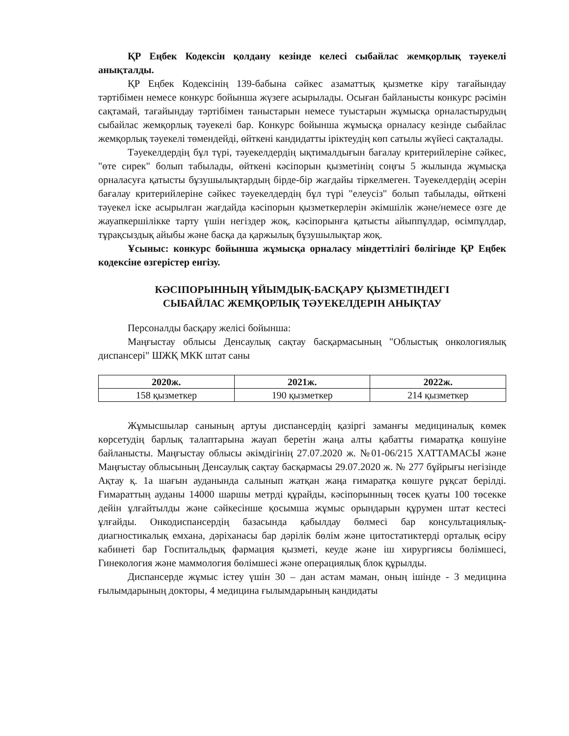ҚР Еңбек Кодексін қолдану кезінде келесі сыбайлас жемқорлық тәуекелі анықталды.
ҚР Еңбек Кодексінің 139-бабына сәйкес азаматтық қызметке кіру тағайындау тәртібімен немесе конкурс бойынша жүзеге асырылады. Осыған байланысты конкурс рәсімін сақтамай, тағайындау тәртібімен таныстарын немесе туыстарын жұмысқа орналастырудың сыбайлас жемқорлық тәуекелі бар. Конкурс бойынша жұмысқа орналасу кезінде сыбайлас жемқорлық тәуекелі төмендейді, өйткені кандидатты іріктеудің көп сатылы жүйесі сақталады.
Тәуекелдердің бұл түрі, тәуекелдердің ықтималдығын бағалау критерийлеріне сәйкес, "өте сирек" болып табылады, өйткені кәсіпорын қызметінің соңғы 5 жылында жұмысқа орналасуға қатысты бұзушылықтардың бірде-бір жағдайы тіркелмеген. Тәуекелдердің әсерін бағалау критерийлеріне сәйкес тәуекелдердің бұл түрі "елеусіз" болып табылады, өйткені тәуекел іске асырылған жағдайда кәсіпорын қызметкерлерін әкімшілік және/немесе өзге де жауапкершілікке тарту үшін негіздер жоқ, кәсіпорынға қатысты айыппұлдар, өсімпұлдар, тұрақсыздық айыбы және басқа да қаржылық бұзушылықтар жоқ.
Ұсыныс: конкурс бойынша жұмысқа орналасу міндеттілігі бөлігінде ҚР Еңбек кодексіне өзгерістер енгізу.
КӘСІПОРЫННЫҢ ҰЙЫМДЫҚ-БАСҚАРУ ҚЫЗМЕТІНДЕГІ
СЫБАЙЛАС ЖЕМҚОРЛЫҚ ТӘУЕКЕЛДЕРІН АНЫҚТАУ
Персоналды басқару желісі бойынша:
Маңғыстау облысы Денсаулық сақтау басқармасының "Облыстық онкологиялық диспансері" ШЖҚ МКК штат саны
| 2020ж. | 2021ж. | 2022ж. |
| --- | --- | --- |
| 158 қызметкер | 190 қызметкер | 214 қызметкер |
Жұмысшылар санының артуы диспансердің қазіргі заманғы медициналық көмек көрсетудің барлық талаптарына жауап беретін жаңа алты қабатты ғимаратқа көшуіне байланысты. Маңғыстау облысы әкімдігінің 27.07.2020 ж. №01-06/215 ХАТТАМАСЫ және Маңғыстау облысының Денсаулық сақтау басқармасы 29.07.2020 ж. № 277 бұйрығы негізінде Ақтау қ. 1а шағын ауданында салынып жатқан жаңа ғимаратқа көшуге рұқсат берілді. Ғимараттың ауданы 14000 шаршы метрді құрайды, кәсіпорынның төсек қуаты 100 төсекке дейін ұлғайтылды және сәйкесінше қосымша жұмыс орындарын құрумен штат кестесі ұлғайды. Онкодиспансердің базасында қабылдау бөлмесі бар консультациялық-диагностикалық емхана, дәріханасы бар дәрілік бөлім және цитостатиктерді орталық өсіру кабинеті бар Госпитальдық фармация қызметі, кеуде және іш хирургиясы бөлімшесі, Гинекология және маммология бөлімшесі және операциялық блок құрылды.
Диспансерде жұмыс істеу үшін 30 – дан астам маман, оның ішінде - 3 медицина ғылымдарының докторы, 4 медицина ғылымдарының кандидаты